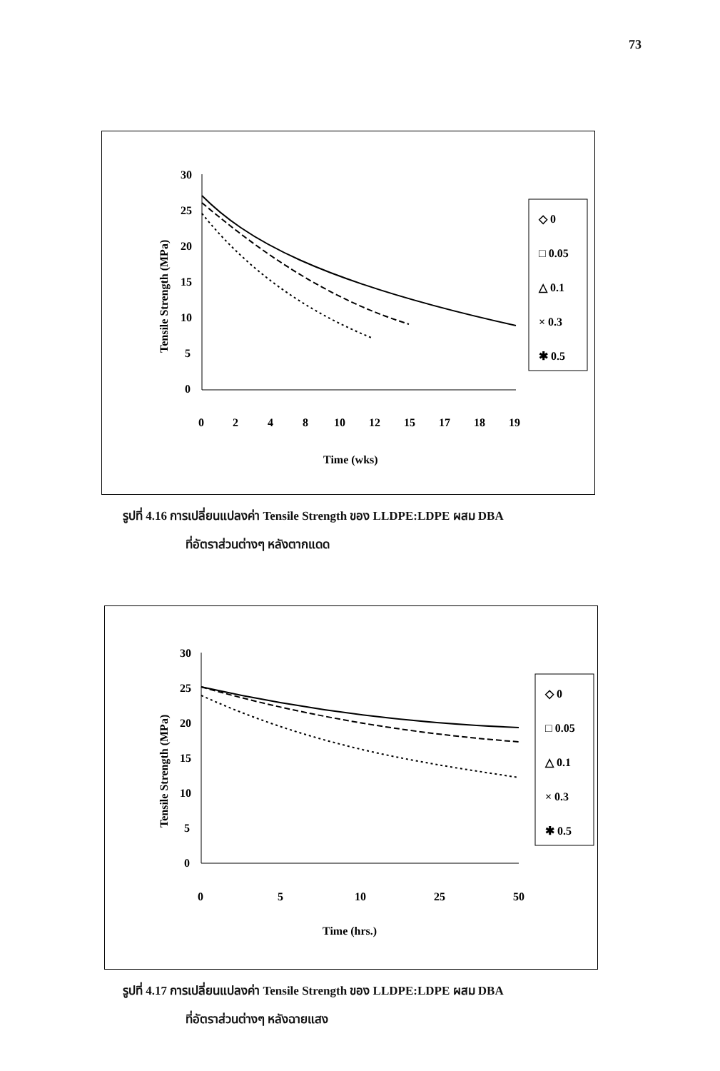73
Tensile Strength (MPa)
30
25
20
15
10
5
0
0
2
4
8
10
12
15
17
18
19
Time (wks)
◇ 0
□ 0.05
△ 0.1
× 0.3
✱ 0.5
รูปที่ 4.16 การเปลี่ยนแปลงค่า Tensile Strength ของ LLDPE:LDPE ผสม DBA
ที่อัตราส่วนต่างๆ หลังตากแดด
Tensile Strength (MPa)
30
25
20
15
10
5
0
0
5
10
25
50
Time (hrs.)
◇ 0
□ 0.05
△ 0.1
× 0.3
✱ 0.5
รูปที่ 4.17 การเปลี่ยนแปลงค่า Tensile Strength ของ LLDPE:LDPE ผสม DBA
ที่อัตราส่วนต่างๆ หลังฉายแสง